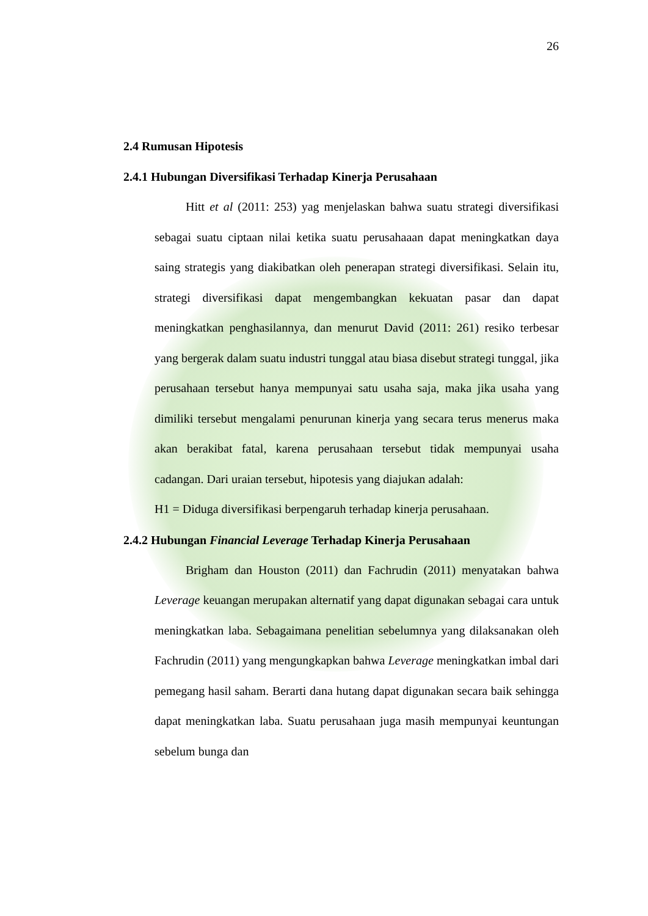26
2.4 Rumusan Hipotesis
2.4.1 Hubungan Diversifikasi Terhadap Kinerja Perusahaan
Hitt et al (2011: 253) yag menjelaskan bahwa suatu strategi diversifikasi sebagai suatu ciptaan nilai ketika suatu perusahaaan dapat meningkatkan daya saing strategis yang diakibatkan oleh penerapan strategi diversifikasi. Selain itu, strategi diversifikasi dapat mengembangkan kekuatan pasar dan dapat meningkatkan penghasilannya, dan menurut David (2011: 261) resiko terbesar yang bergerak dalam suatu industri tunggal atau biasa disebut strategi tunggal, jika perusahaan tersebut hanya mempunyai satu usaha saja, maka jika usaha yang dimiliki tersebut mengalami penurunan kinerja yang secara terus menerus maka akan berakibat fatal, karena perusahaan tersebut tidak mempunyai usaha cadangan. Dari uraian tersebut, hipotesis yang diajukan adalah:
H1 = Diduga diversifikasi berpengaruh terhadap kinerja perusahaan.
2.4.2 Hubungan Financial Leverage Terhadap Kinerja Perusahaan
Brigham dan Houston (2011) dan Fachrudin (2011) menyatakan bahwa Leverage keuangan merupakan alternatif yang dapat digunakan sebagai cara untuk meningkatkan laba. Sebagaimana penelitian sebelumnya yang dilaksanakan oleh Fachrudin (2011) yang mengungkapkan bahwa Leverage meningkatkan imbal dari pemegang hasil saham. Berarti dana hutang dapat digunakan secara baik sehingga dapat meningkatkan laba. Suatu perusahaan juga masih mempunyai keuntungan sebelum bunga dan